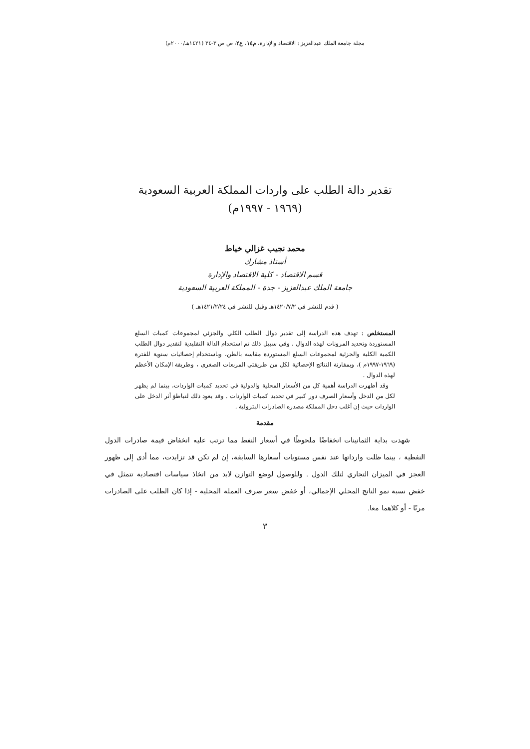مجلة جامعة الملك عبدالعزيز : الاقتصاد والإدارة، م١٤، ع٢، ص ص ٣-٣٤ (١٤٢١هـ/٢٠٠٠م)
تقدير دالة الطلب على واردات المملكة العربية السعودية
(١٩٦٩ - ١٩٩٧م)
محمد نجيب غزالي خياط
أستاذ مشارك
قسم الاقتصاد - كلية الاقتصاد والإدارة
جامعة الملك عبدالعزيز - جدة - المملكة العربية السعودية
( قدم للنشر في ١٤٢٠/٧/٢هـ وقبل للنشر في ١٤٢١/٢/٢٤هـ )
المستخلص : تهدف هذه الدراسة إلى تقدير دوال الطلب الكلي والجزئي لمجموعات كميات السلع المستوردة وتحديد المرونات لهذه الدوال . وفي سبيل ذلك تم استخدام الدالة التقليدية لتقدير دوال الطلب الكمية الكلية والجزئية لمجموعات السلع المستوردة مقاسه بالطن، وباستخدام إحصائيات سنوية للفترة (١٩٦٩-١٩٩٧م )، وبمقارنة النتائج الإحصائية لكل من طريقتي المربعات الصغرى ، وطريقة الإمكان الأعظم لهذه الدوال .
وقد أظهرت الدراسة أهمية كل من الأسعار المحلية والدولية في تحديد كميات الواردات، بينما لم يظهر لكل من الدخل وأسعار الصرف دور كبير في تحديد كميات الواردات . وقد يعود ذلك لتباطؤ أثر الدخل على الواردات حيث إن أغلب دخل المملكة مصدره الصادرات البترولية .
مقدمة
شهدت بداية الثمانينات انخفاضًا ملحوظًا في أسعار النفط مما ترتب عليه انخفاض قيمة صادرات الدول النفطية ، بينما ظلت وارداتها عند نفس مستويات أسعارها السابقة، إن لم تكن قد تزايدت، مما أدى إلى ظهور العجز في الميزان التجاري لتلك الدول . وللوصول لوضع التوازن لابد من اتخاذ سياسات اقتصادية تتمثل في خفض نسبة نمو الناتج المحلي الإجمالي، أو خفض سعر صرف العملة المحلية - إذا كان الطلب على الصادرات مرنًا - أو كلاهما معا.
٣